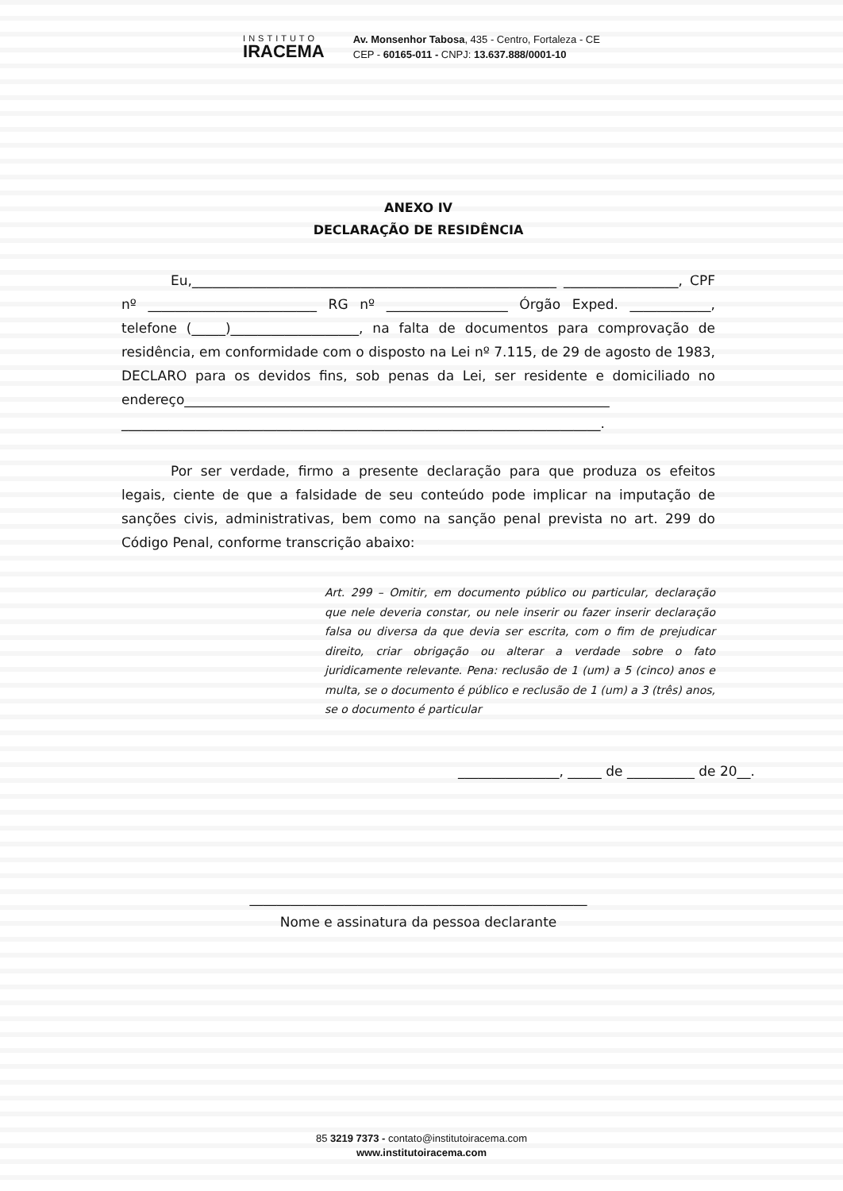INSTITUTO
IRACEMA
Av. Monsenhor Tabosa, 435 - Centro, Fortaleza - CE
CEP - 60165-011 - CNPJ: 13.637.888/0001-10
ANEXO IV
DECLARAÇÃO DE RESIDÊNCIA
Eu,______________________________________________________ _________________, CPF nº _________________________ RG nº __________________ Órgão Exped. ____________, telefone (_____)___________________, na falta de documentos para comprovação de residência, em conformidade com o disposto na Lei nº 7.115, de 29 de agosto de 1983, DECLARO para os devidos fins, sob penas da Lei, ser residente e domiciliado no endereço_______________________________________________________________ _______________________________________________________________________.
Por ser verdade, firmo a presente declaração para que produza os efeitos legais, ciente de que a falsidade de seu conteúdo pode implicar na imputação de sanções civis, administrativas, bem como na sanção penal prevista no art. 299 do Código Penal, conforme transcrição abaixo:
Art. 299 – Omitir, em documento público ou particular, declaração que nele deveria constar, ou nele inserir ou fazer inserir declaração falsa ou diversa da que devia ser escrita, com o fim de prejudicar direito, criar obrigação ou alterar a verdade sobre o fato juridicamente relevante. Pena: reclusão de 1 (um) a 5 (cinco) anos e multa, se o documento é público e reclusão de 1 (um) a 3 (três) anos, se o documento é particular
_______________, _____ de __________ de 20__.
__________________________________________________
Nome e assinatura da pessoa declarante
85 3219 7373 - contato@institutoiracema.com
www.institutoiracema.com